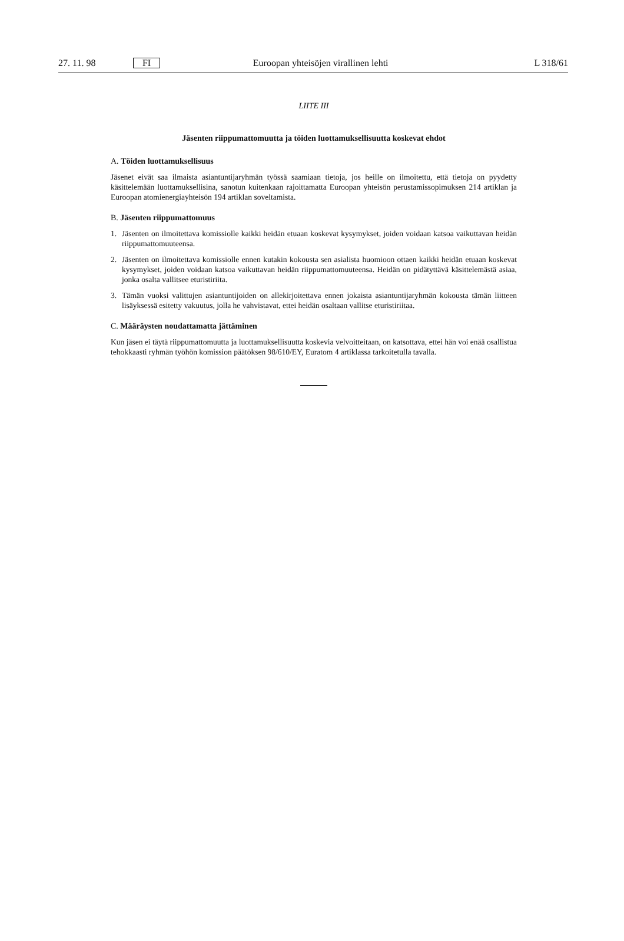27. 11. 98 FI Euroopan yhteisöjen virallinen lehti L 318/61
LIITE III
Jäsenten riippumattomuutta ja töiden luottamuksellisuutta koskevat ehdot
A. Töiden luottamuksellisuus
Jäsenet eivät saa ilmaista asiantuntijaryhmän työssä saamiaan tietoja, jos heille on ilmoitettu, että tietoja on pyydetty käsittelemään luottamuksellisina, sanotun kuitenkaan rajoittamatta Euroopan yhteisön perustamissopimuksen 214 artiklan ja Euroopan atomienergiayhteisön 194 artiklan soveltamista.
B. Jäsenten riippumattomuus
1. Jäsenten on ilmoitettava komissiolle kaikki heidän etuaan koskevat kysymykset, joiden voidaan katsoa vaikuttavan heidän riippumattomuuteensa.
2. Jäsenten on ilmoitettava komissiolle ennen kutakin kokousta sen asialista huomioon ottaen kaikki heidän etuaan koskevat kysymykset, joiden voidaan katsoa vaikuttavan heidän riippumattomuuteensa. Heidän on pidätyttävä käsittelemästä asiaa, jonka osalta vallitsee eturistiriita.
3. Tämän vuoksi valittujen asiantuntijoiden on allekirjoitettava ennen jokaista asiantuntijaryhmän kokousta tämän liitteen lisäyksessä esitetty vakuutus, jolla he vahvistavat, ettei heidän osaltaan vallitse eturistiriitaa.
C. Määräysten noudattamatta jättäminen
Kun jäsen ei täytä riippumattomuutta ja luottamuksellisuutta koskevia velvoitteitaan, on katsottava, ettei hän voi enää osallistua tehokkaasti ryhmän työhön komission päätöksen 98/610/EY, Euratom 4 artiklassa tarkoitetulla tavalla.